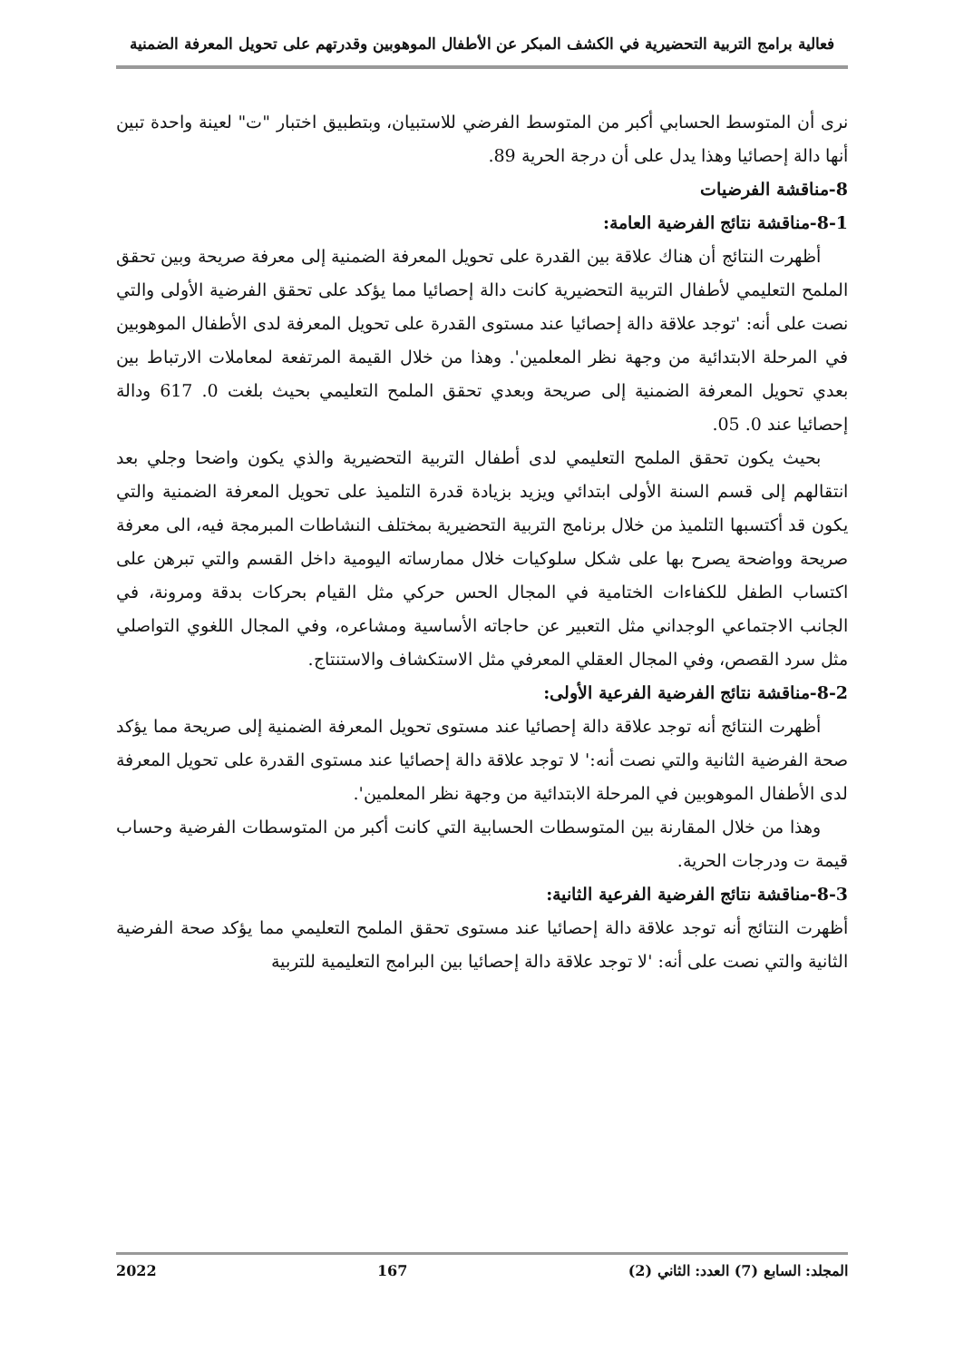فعالية برامج التربية التحضيرية في الكشف المبكر عن الأطفال الموهوبين وقدرتهم على تحويل المعرفة الضمنية
نرى أن المتوسط الحسابي أكبر من المتوسط الفرضي للاستبيان، وبتطبيق اختبار "ت" لعينة واحدة تبين أنها دالة إحصائيا وهذا يدل على أن درجة الحرية 89.
8-مناقشة الفرضيات
8-1-مناقشة نتائج الفرضية العامة:
أظهرت النتائج أن هناك علاقة بين القدرة على تحويل المعرفة الضمنية إلى معرفة صريحة وبين تحقق الملمح التعليمي لأطفال التربية التحضيرية كانت دالة إحصائيا مما يؤكد على تحقق الفرضية الأولى والتي نصت على أنه: 'توجد علاقة دالة إحصائيا عند مستوى القدرة على تحويل المعرفة لدى الأطفال الموهوبين في المرحلة الابتدائية من وجهة نظر المعلمين'. وهذا من خلال القيمة المرتفعة لمعاملات الارتباط بين بعدي تحويل المعرفة الضمنية إلى صريحة وبعدي تحقق الملمح التعليمي بحيث بلغت 0. 617 ودالة إحصائيا عند 0. 05.
بحيث يكون تحقق الملمح التعليمي لدى أطفال التربية التحضيرية والذي يكون واضحا وجلي بعد انتقالهم إلى قسم السنة الأولى ابتدائي ويزيد بزيادة قدرة التلميذ على تحويل المعرفة الضمنية والتي يكون قد أكتسبها التلميذ من خلال برنامج التربية التحضيرية بمختلف النشاطات المبرمجة فيه، الى معرفة صريحة وواضحة يصرح بها على شكل سلوكيات خلال ممارساته اليومية داخل القسم والتي تبرهن على اكتساب الطفل للكفاءات الختامية في المجال الحس حركي مثل القيام بحركات بدقة ومرونة، في الجانب الاجتماعي الوجداني مثل التعبير عن حاجاته الأساسية ومشاعره، وفي المجال اللغوي التواصلي مثل سرد القصص، وفي المجال العقلي المعرفي مثل الاستكشاف والاستنتاج.
8-2-مناقشة نتائج الفرضية الفرعية الأولى:
أظهرت النتائج أنه توجد علاقة دالة إحصائيا عند مستوى تحويل المعرفة الضمنية إلى صريحة مما يؤكد صحة الفرضية الثانية والتي نصت أنه:' لا توجد علاقة دالة إحصائيا عند مستوى القدرة على تحويل المعرفة لدى الأطفال الموهوبين في المرحلة الابتدائية من وجهة نظر المعلمين'.
وهذا من خلال المقارنة بين المتوسطات الحسابية التي كانت أكبر من المتوسطات الفرضية وحساب قيمة ت ودرجات الحرية.
8-3-مناقشة نتائج الفرضية الفرعية الثانية:
أظهرت النتائج أنه توجد علاقة دالة إحصائيا عند مستوى تحقق الملمح التعليمي مما يؤكد صحة الفرضية الثانية والتي نصت على أنه: 'لا توجد علاقة دالة إحصائيا بين البرامج التعليمية للتربية
المجلد: السابع (7) العدد: الثاني (2) 167 2022